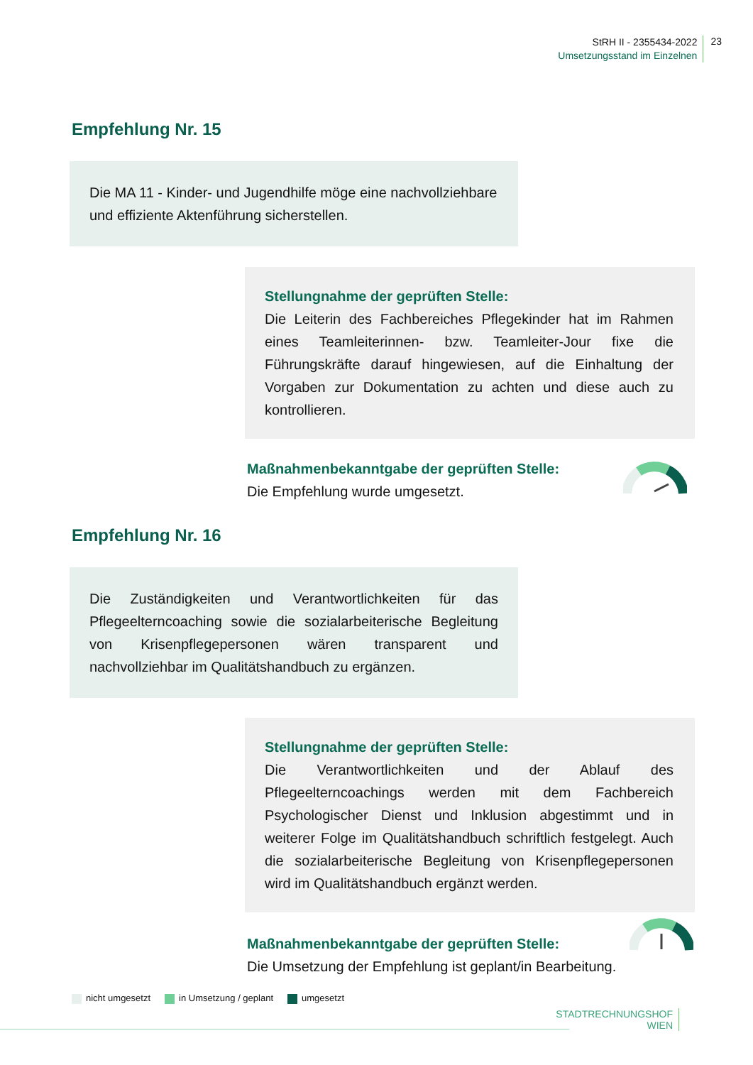StRH II - 2355434-2022
Umsetzungsstand im Einzelnen
23
Empfehlung Nr. 15
Die MA 11 - Kinder- und Jugendhilfe möge eine nachvollziehbare und effiziente Aktenführung sicherstellen.
Stellungnahme der geprüften Stelle:
Die Leiterin des Fachbereiches Pflegekinder hat im Rahmen eines Teamleiterinnen- bzw. Teamleiter-Jour fixe die Führungskräfte darauf hingewiesen, auf die Einhaltung der Vorgaben zur Dokumentation zu achten und diese auch zu kontrollieren.
Maßnahmenbekanntgabe der geprüften Stelle:
Die Empfehlung wurde umgesetzt.
Empfehlung Nr. 16
Die Zuständigkeiten und Verantwortlichkeiten für das Pflegeelterncoaching sowie die sozialarbeiterische Begleitung von Krisenpflegepersonen wären transparent und nachvollziehbar im Qualitätshandbuch zu ergänzen.
Stellungnahme der geprüften Stelle:
Die Verantwortlichkeiten und der Ablauf des Pflegeelterncoachings werden mit dem Fachbereich Psychologischer Dienst und Inklusion abgestimmt und in weiterer Folge im Qualitätshandbuch schriftlich festgelegt. Auch die sozialarbeiterische Begleitung von Krisenpflegepersonen wird im Qualitätshandbuch ergänzt werden.
Maßnahmenbekanntgabe der geprüften Stelle:
Die Umsetzung der Empfehlung ist geplant/in Bearbeitung.
nicht umgesetzt in Umsetzung / geplant umgesetzt
STADTRECHNUNGSHOF
WIEN